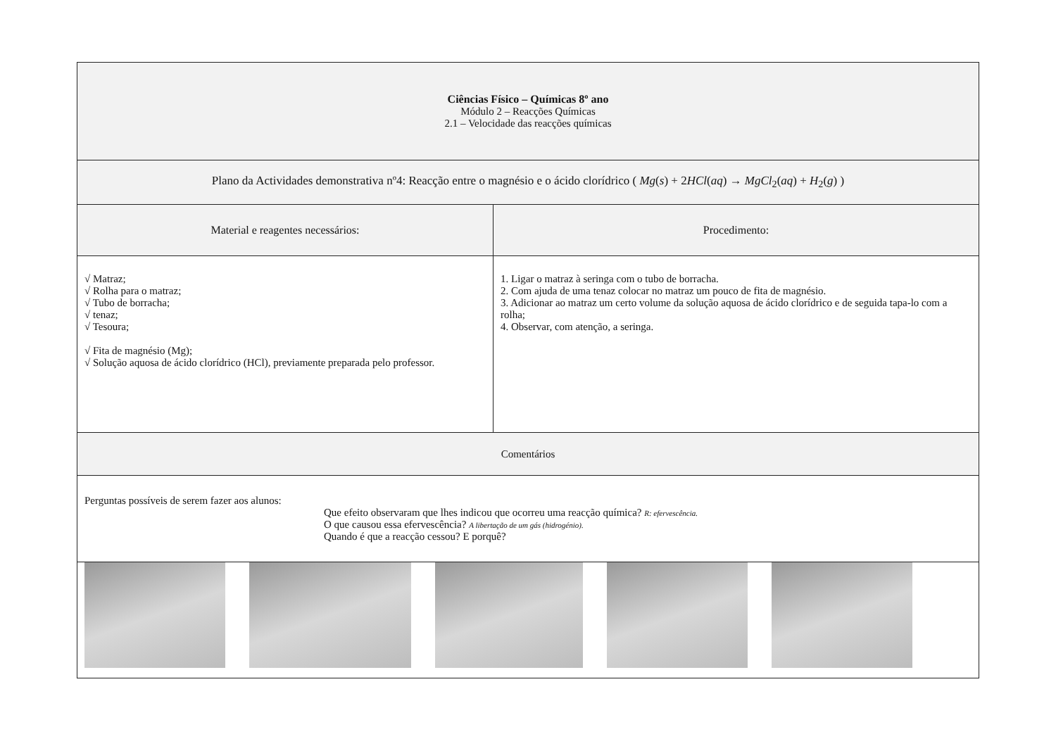| Ciências Físico – Químicas 8º ano Módulo 2 – Reacções Químicas 2.1 – Velocidade das reacções químicas | |
| Plano da Actividades demonstrativa nº4: Reacção entre o magnésio e o ácido clorídrico ( Mg ( s ) + 2 HCl ( aq ) → MgCl<sub>2</sub>( aq ) + H<sub>2</sub>( g ) ) | |
| Material e reagentes necessários: | Procedimento: |
| √ Matraz; √ Rolha para o matraz; √ Tubo de borracha; √ tenaz; √ Tesoura; √ Fita de magnésio (Mg); √ Solução aquosa de ácido clorídrico (HCl), previamente preparada pelo professor. | 1. Ligar o matraz à seringa com o tubo de borracha. 2. Com ajuda de uma tenaz colocar no matraz um pouco de fita de magnésio. 3. Adicionar ao matraz um certo volume da solução aquosa de ácido clorídrico e de seguida tapa-lo com a rolha; 4. Observar, com atenção, a seringa. |
| Comentários | |
| Perguntas possíveis de serem fazer aos alunos: Que efeito observaram que lhes indicou que ocorreu uma reacção química? R: efervescência. O que causou essa efervescência? A libertação de um gás (hidrogénio). Quando é que a reacção cessou? E porquê? | |